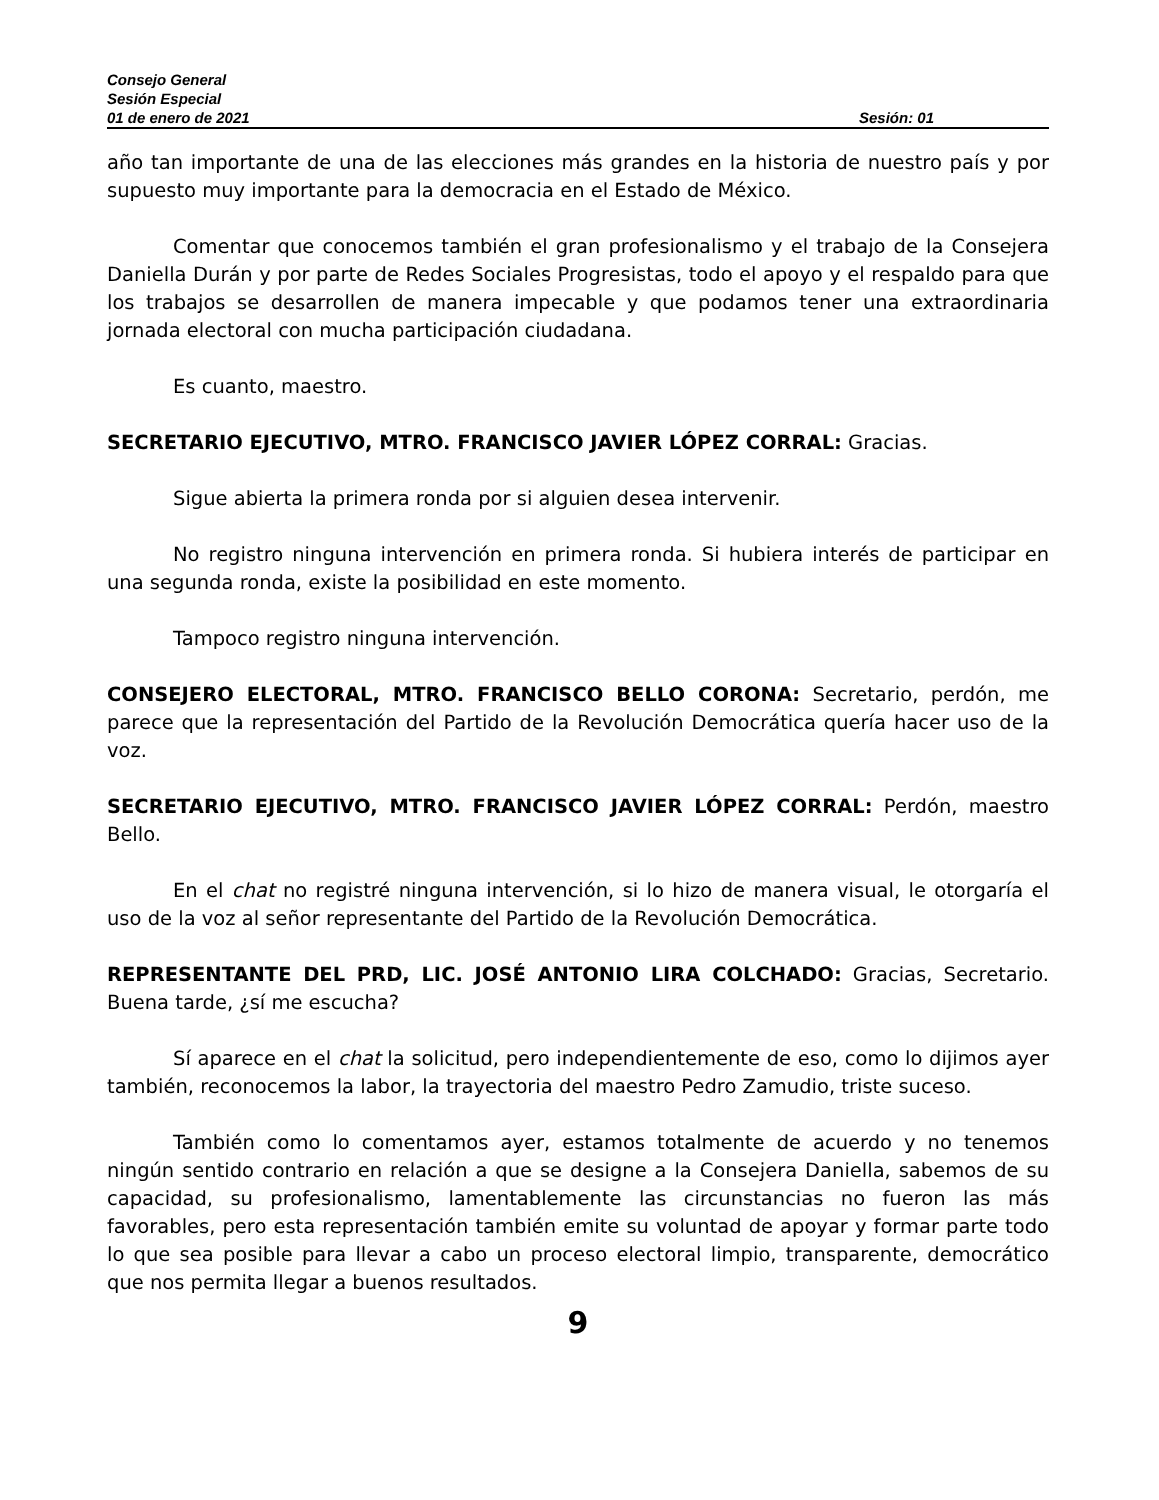Consejo General
Sesión Especial
01 de enero de 2021 Sesión: 01
año tan importante de una de las elecciones más grandes en la historia de nuestro país y por supuesto muy importante para la democracia en el Estado de México.
Comentar que conocemos también el gran profesionalismo y el trabajo de la Consejera Daniella Durán y por parte de Redes Sociales Progresistas, todo el apoyo y el respaldo para que los trabajos se desarrollen de manera impecable y que podamos tener una extraordinaria jornada electoral con mucha participación ciudadana.
Es cuanto, maestro.
SECRETARIO EJECUTIVO, MTRO. FRANCISCO JAVIER LÓPEZ CORRAL: Gracias.
Sigue abierta la primera ronda por si alguien desea intervenir.
No registro ninguna intervención en primera ronda. Si hubiera interés de participar en una segunda ronda, existe la posibilidad en este momento.
Tampoco registro ninguna intervención.
CONSEJERO ELECTORAL, MTRO. FRANCISCO BELLO CORONA: Secretario, perdón, me parece que la representación del Partido de la Revolución Democrática quería hacer uso de la voz.
SECRETARIO EJECUTIVO, MTRO. FRANCISCO JAVIER LÓPEZ CORRAL: Perdón, maestro Bello.
En el chat no registré ninguna intervención, si lo hizo de manera visual, le otorgaría el uso de la voz al señor representante del Partido de la Revolución Democrática.
REPRESENTANTE DEL PRD, LIC. JOSÉ ANTONIO LIRA COLCHADO: Gracias, Secretario. Buena tarde, ¿sí me escucha?
Sí aparece en el chat la solicitud, pero independientemente de eso, como lo dijimos ayer también, reconocemos la labor, la trayectoria del maestro Pedro Zamudio, triste suceso.
También como lo comentamos ayer, estamos totalmente de acuerdo y no tenemos ningún sentido contrario en relación a que se designe a la Consejera Daniella, sabemos de su capacidad, su profesionalismo, lamentablemente las circunstancias no fueron las más favorables, pero esta representación también emite su voluntad de apoyar y formar parte todo lo que sea posible para llevar a cabo un proceso electoral limpio, transparente, democrático que nos permita llegar a buenos resultados.
9